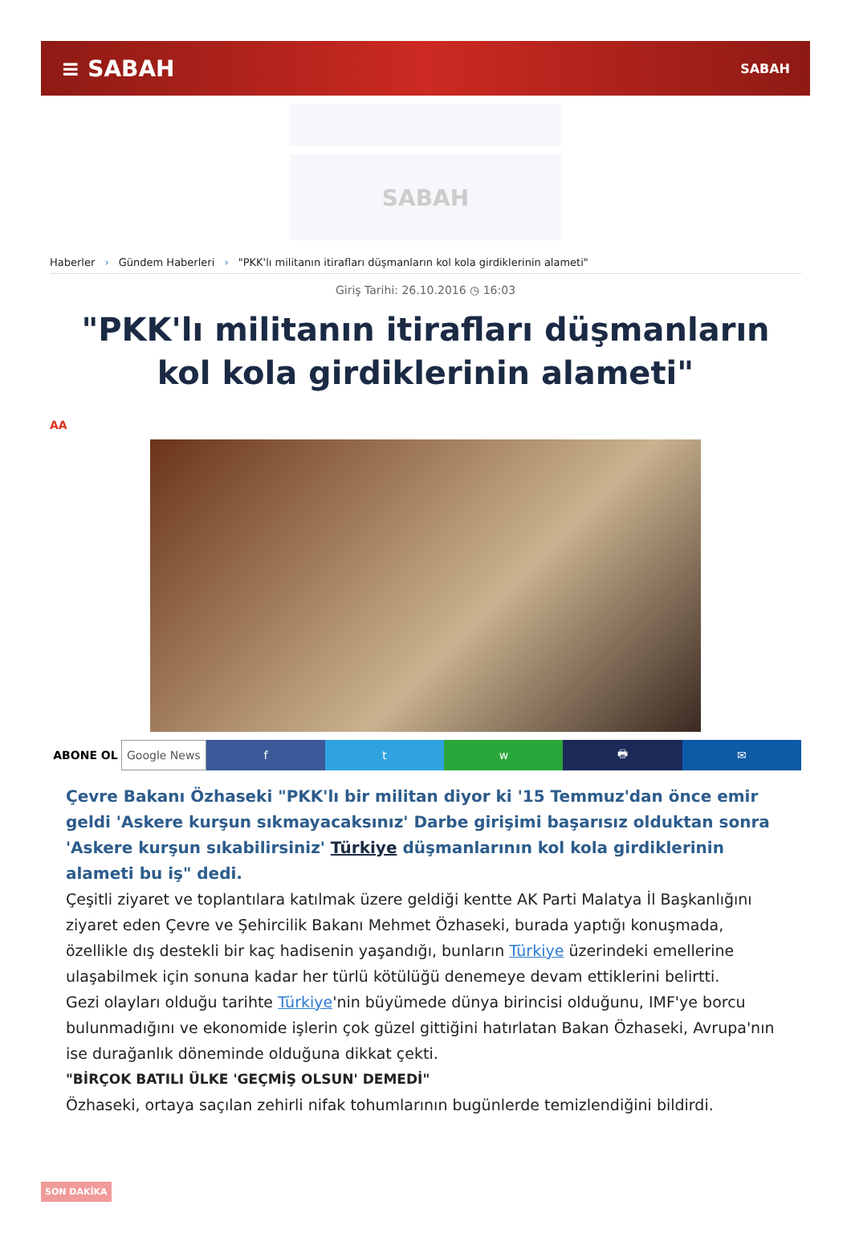≡ SABAH SABAH
SABAH
Haberler › Gündem Haberleri › "PKK'lı militanın itirafları düşmanların kol kola girdiklerinin alameti"
Giriş Tarihi: 26.10.2016 ◷ 16:03
"PKK'lı militanın itirafları düşmanların kol kola girdiklerinin alameti"
AA
ABONE OL Google News f t w 🖶 ✉
Çevre Bakanı Özhaseki "PKK'lı bir militan diyor ki '15 Temmuz'dan önce emir geldi 'Askere kurşun sıkmayacaksınız' Darbe girişimi başarısız olduktan sonra 'Askere kurşun sıkabilirsiniz' Türkiye düşmanlarının kol kola girdiklerinin alameti bu iş" dedi.
Çeşitli ziyaret ve toplantılara katılmak üzere geldiği kentte AK Parti Malatya İl Başkanlığını ziyaret eden Çevre ve Şehircilik Bakanı Mehmet Özhaseki, burada yaptığı konuşmada, özellikle dış destekli bir kaç hadisenin yaşandığı, bunların Türkiye üzerindeki emellerine ulaşabilmek için sonuna kadar her türlü kötülüğü denemeye devam ettiklerini belirtti.
Gezi olayları olduğu tarihte Türkiye'nin büyümede dünya birincisi olduğunu, IMF'ye borcu bulunmadığını ve ekonomide işlerin çok güzel gittiğini hatırlatan Bakan Özhaseki, Avrupa'nın ise durağanlık döneminde olduğuna dikkat çekti.
"BİRÇOK BATILI ÜLKE 'GEÇMİŞ OLSUN' DEMEDİ"
Özhaseki, ortaya saçılan zehirli nifak tohumlarının bugünlerde temizlendiğini bildirdi.
SON DAKİKA